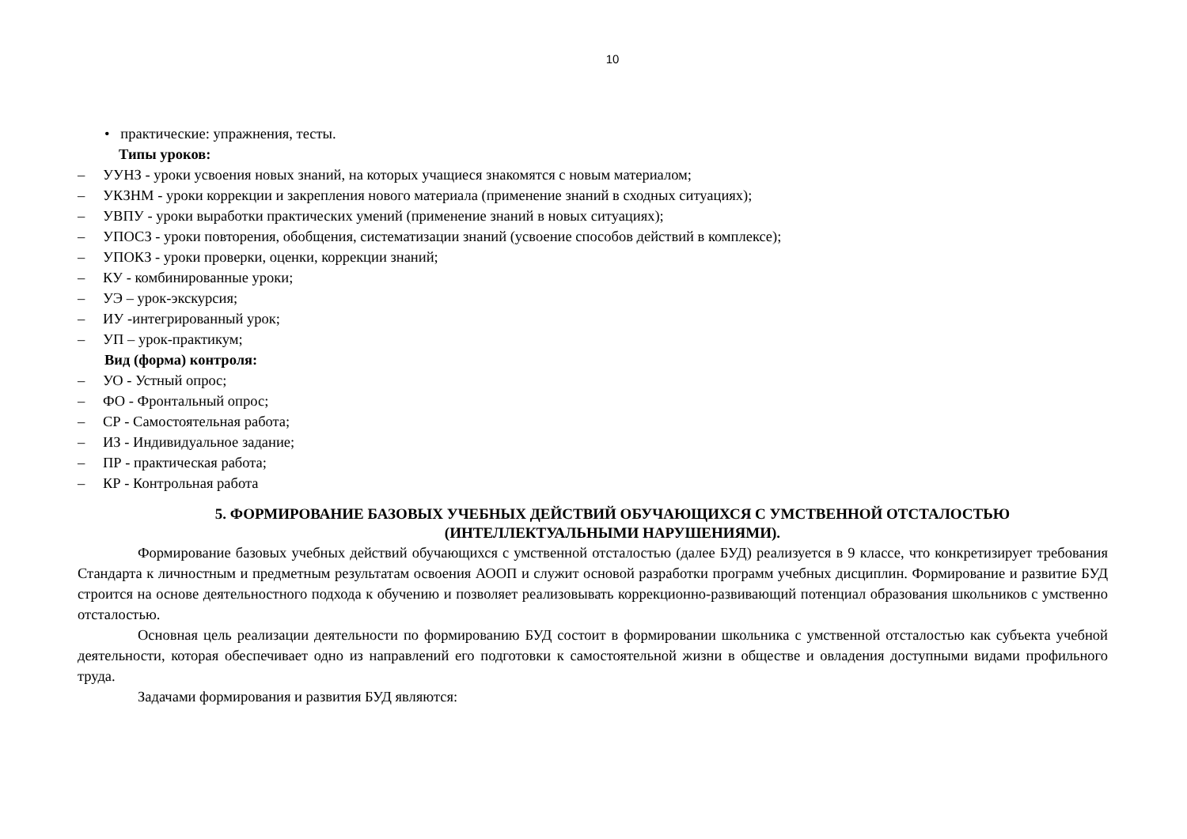10
• практические: упражнения, тесты.
Типы уроков:
– УУНЗ - уроки усвоения новых знаний, на которых учащиеся знакомятся с новым материалом;
– УКЗНМ - уроки коррекции и закрепления нового материала (применение знаний в сходных ситуациях);
– УВПУ - уроки выработки практических умений (применение знаний в новых ситуациях);
– УПОСЗ - уроки повторения, обобщения, систематизации знаний (усвоение способов действий в комплексе);
– УПОКЗ - уроки проверки, оценки, коррекции знаний;
– КУ - комбинированные уроки;
– УЭ – урок-экскурсия;
– ИУ -интегрированный урок;
– УП – урок-практикум;
Вид (форма) контроля:
– УО - Устный опрос;
– ФО - Фронтальный опрос;
– СР - Самостоятельная работа;
– ИЗ - Индивидуальное задание;
– ПР - практическая работа;
– КР - Контрольная работа
5. ФОРМИРОВАНИЕ БАЗОВЫХ УЧЕБНЫХ ДЕЙСТВИЙ ОБУЧАЮЩИХСЯ С УМСТВЕННОЙ ОТСТАЛОСТЬЮ
(ИНТЕЛЛЕКТУАЛЬНЫМИ НАРУШЕНИЯМИ).
Формирование базовых учебных действий обучающихся с умственной отсталостью (далее БУД) реализуется в 9 классе, что конкретизирует требования Стандарта к личностным и предметным результатам освоения АООП и служит основой разработки программ учебных дисциплин. Формирование и развитие БУД строится на основе деятельностного подхода к обучению и позволяет реализовывать коррекционно-развивающий потенциал образования школьников с умственно отсталостью.
Основная цель реализации деятельности по формированию БУД состоит в формировании школьника с умственной отсталостью как субъекта учебной деятельности, которая обеспечивает одно из направлений его подготовки к самостоятельной жизни в обществе и овладения доступными видами профильного труда.
Задачами формирования и развития БУД являются: